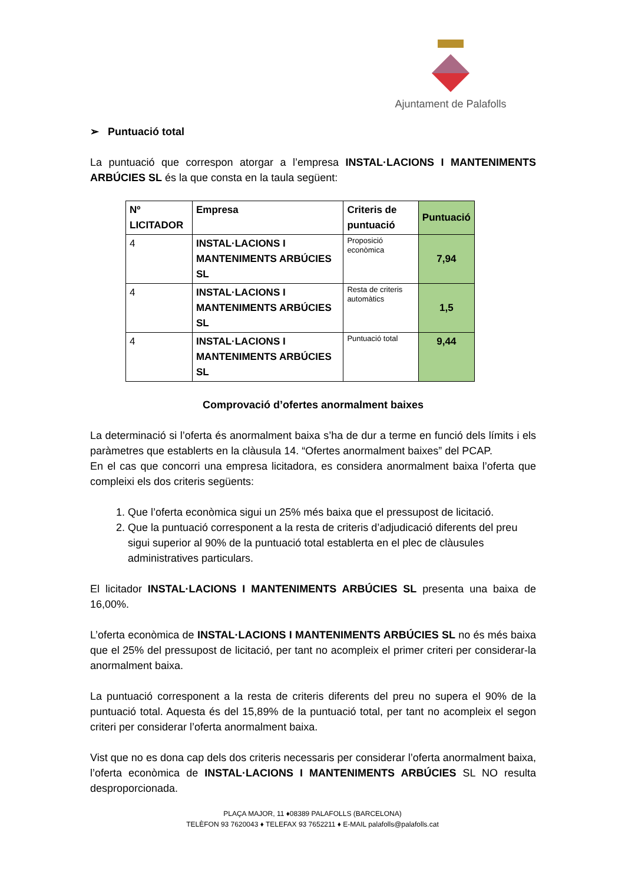Ajuntament de Palafolls
➢ Puntuació total
La puntuació que correspon atorgar a l’empresa INSTAL·LACIONS I MANTENIMENTS ARBÚCIES SL és la que consta en la taula següent:
| Nº LICITADOR | Empresa | Criteris de puntuació | Puntuació |
| --- | --- | --- | --- |
| 4 | INSTAL·LACIONS I MANTENIMENTS ARBÚCIES SL | Proposició econòmica | 7,94 |
| 4 | INSTAL·LACIONS I MANTENIMENTS ARBÚCIES SL | Resta de criteris automàtics | 1,5 |
| 4 | INSTAL·LACIONS I MANTENIMENTS ARBÚCIES SL | Puntuació total | 9,44 |
Comprovació d’ofertes anormalment baixes
La determinació si l’oferta és anormalment baixa s’ha de dur a terme en funció dels límits i els paràmetres que establerts en la clàusula 14. “Ofertes anormalment baixes” del PCAP.
En el cas que concorri una empresa licitadora, es considera anormalment baixa l’oferta que compleixi els dos criteris següents:
1. Que l’oferta econòmica sigui un 25% més baixa que el pressupost de licitació.
2. Que la puntuació corresponent a la resta de criteris d’adjudicació diferents del preu sigui superior al 90% de la puntuació total establerta en el plec de clàusules administratives particulars.
El licitador INSTAL·LACIONS I MANTENIMENTS ARBÚCIES SL presenta una baixa de 16,00%.
L’oferta econòmica de INSTAL·LACIONS I MANTENIMENTS ARBÚCIES SL no és més baixa que el 25% del pressupost de licitació, per tant no acompleix el primer criteri per considerar-la anormalment baixa.
La puntuació corresponent a la resta de criteris diferents del preu no supera el 90% de la puntuació total. Aquesta és del 15,89% de la puntuació total, per tant no acompleix el segon criteri per considerar l’oferta anormalment baixa.
Vist que no es dona cap dels dos criteris necessaris per considerar l’oferta anormalment baixa, l’oferta econòmica de INSTAL·LACIONS I MANTENIMENTS ARBÚCIES SL NO resulta desproporcionada.
PLAÇA MAJOR, 11 ♦08389 PALAFOLLS (BARCELONA)
TELÈFON 93 7620043 ♦ TELEFAX 93 7652211 ♦ E-MAIL palafolls@palafolls.cat